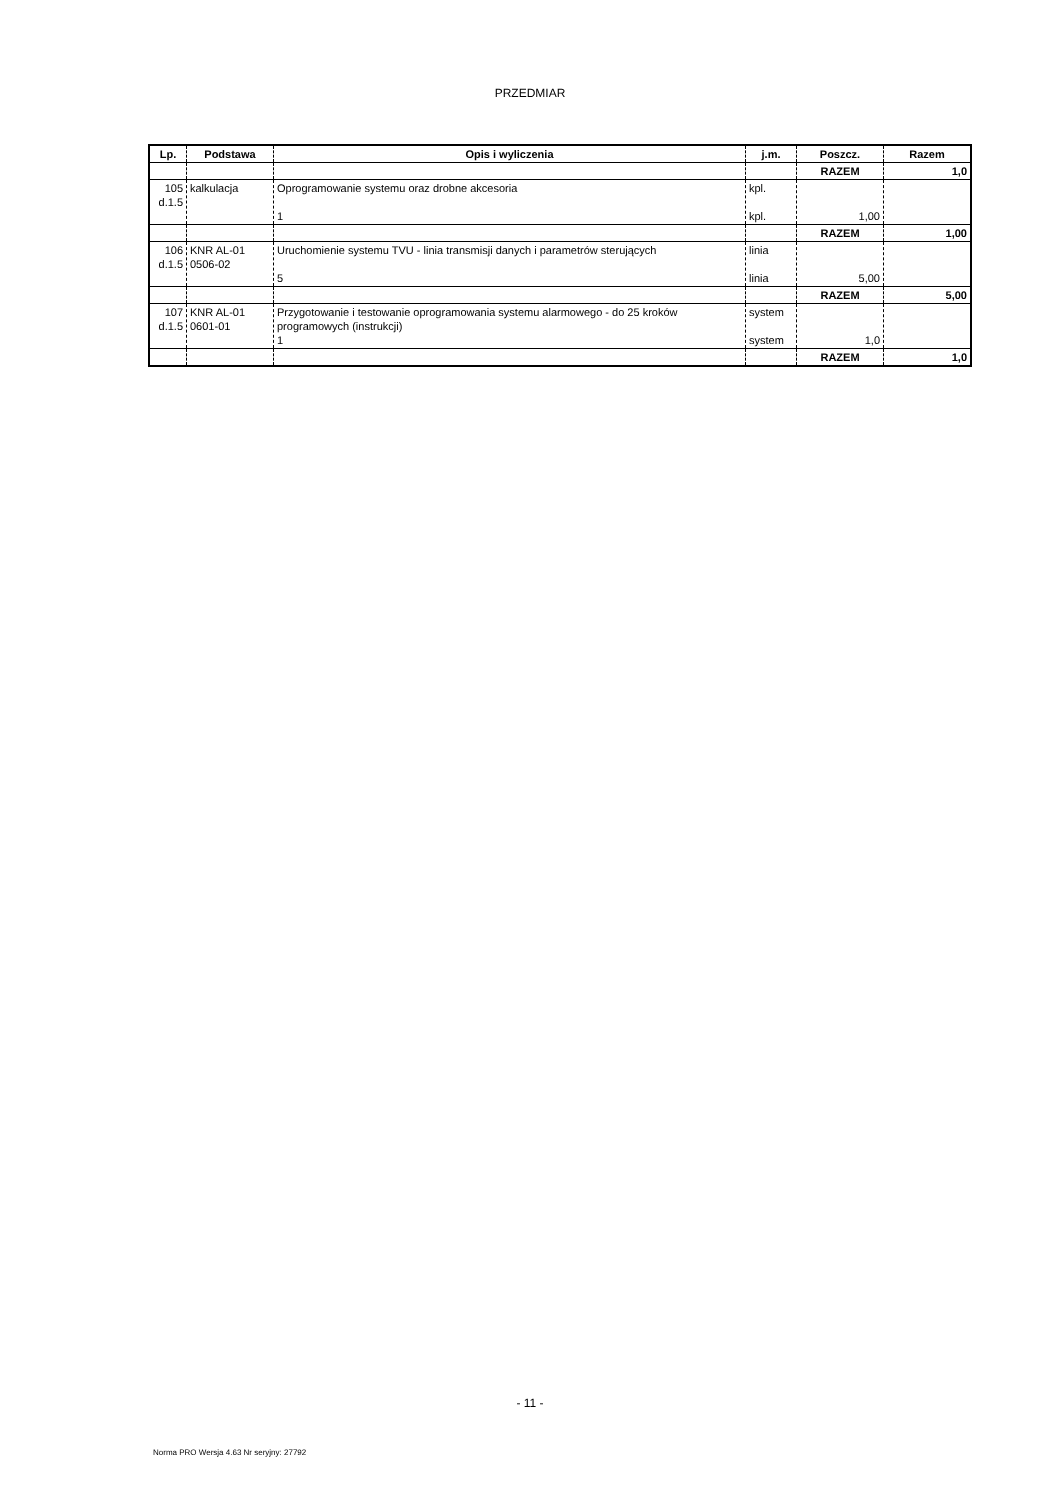PRZEDMIAR
| Lp. | Podstawa | Opis i wyliczenia | j.m. | Poszcz. | Razem |
| --- | --- | --- | --- | --- | --- |
| | | | | RAZEM | 1,0 |
| 105 d.1.5 | kalkulacja | Oprogramowanie systemu oraz drobne akcesoria 1 | kpl. kpl. | 1,00 | |
| | | | | RAZEM | 1,00 |
| 106 d.1.5 | KNR AL-01 0506-02 | Uruchomienie systemu TVU - linia transmisji danych i parametrów sterujących 5 | linia linia | 5,00 | |
| | | | | RAZEM | 5,00 |
| 107 d.1.5 | KNR AL-01 0601-01 | Przygotowanie i testowanie oprogramowania systemu alarmowego - do 25 kroków programowych (instrukcji) 1 | system system | 1,0 | |
| | | | | RAZEM | 1,0 |
- 11 -
Norma PRO Wersja 4.63 Nr seryjny: 27792